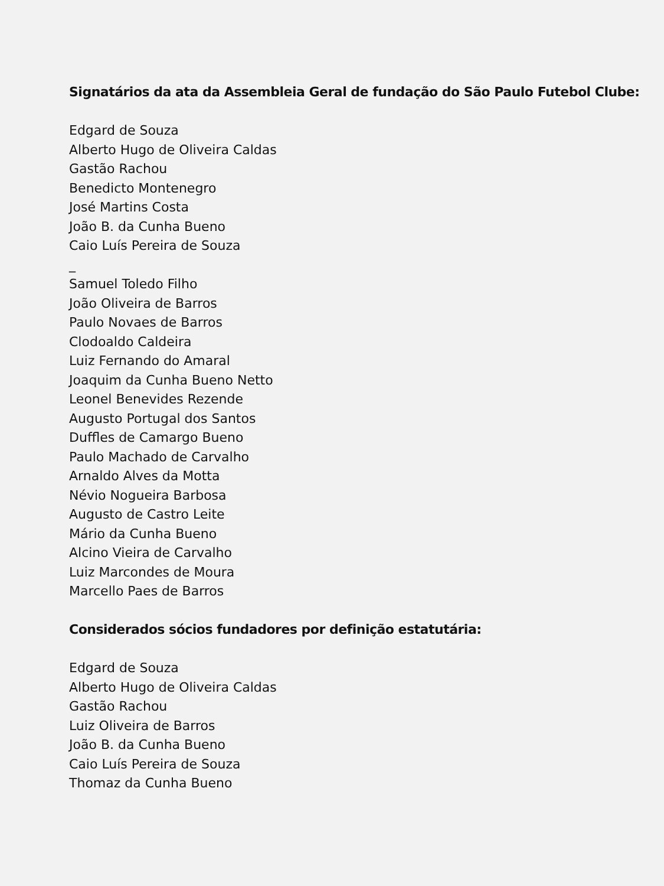Signatários da ata da Assembleia Geral de fundação do São Paulo Futebol Clube:
Edgard de Souza
Alberto Hugo de Oliveira Caldas
Gastão Rachou
Benedicto Montenegro
José Martins Costa
João B. da Cunha Bueno
Caio Luís Pereira de Souza
_
Samuel Toledo Filho
João Oliveira de Barros
Paulo Novaes de Barros
Clodoaldo Caldeira
Luiz Fernando do Amaral
Joaquim da Cunha Bueno Netto
Leonel Benevides Rezende
Augusto Portugal dos Santos
Duffles de Camargo Bueno
Paulo Machado de Carvalho
Arnaldo Alves da Motta
Névio Nogueira Barbosa
Augusto de Castro Leite
Mário da Cunha Bueno
Alcino Vieira de Carvalho
Luiz Marcondes de Moura
Marcello Paes de Barros
Considerados sócios fundadores por definição estatutária:
Edgard de Souza
Alberto Hugo de Oliveira Caldas
Gastão Rachou
Luiz Oliveira de Barros
João B. da Cunha Bueno
Caio Luís Pereira de Souza
Thomaz da Cunha Bueno